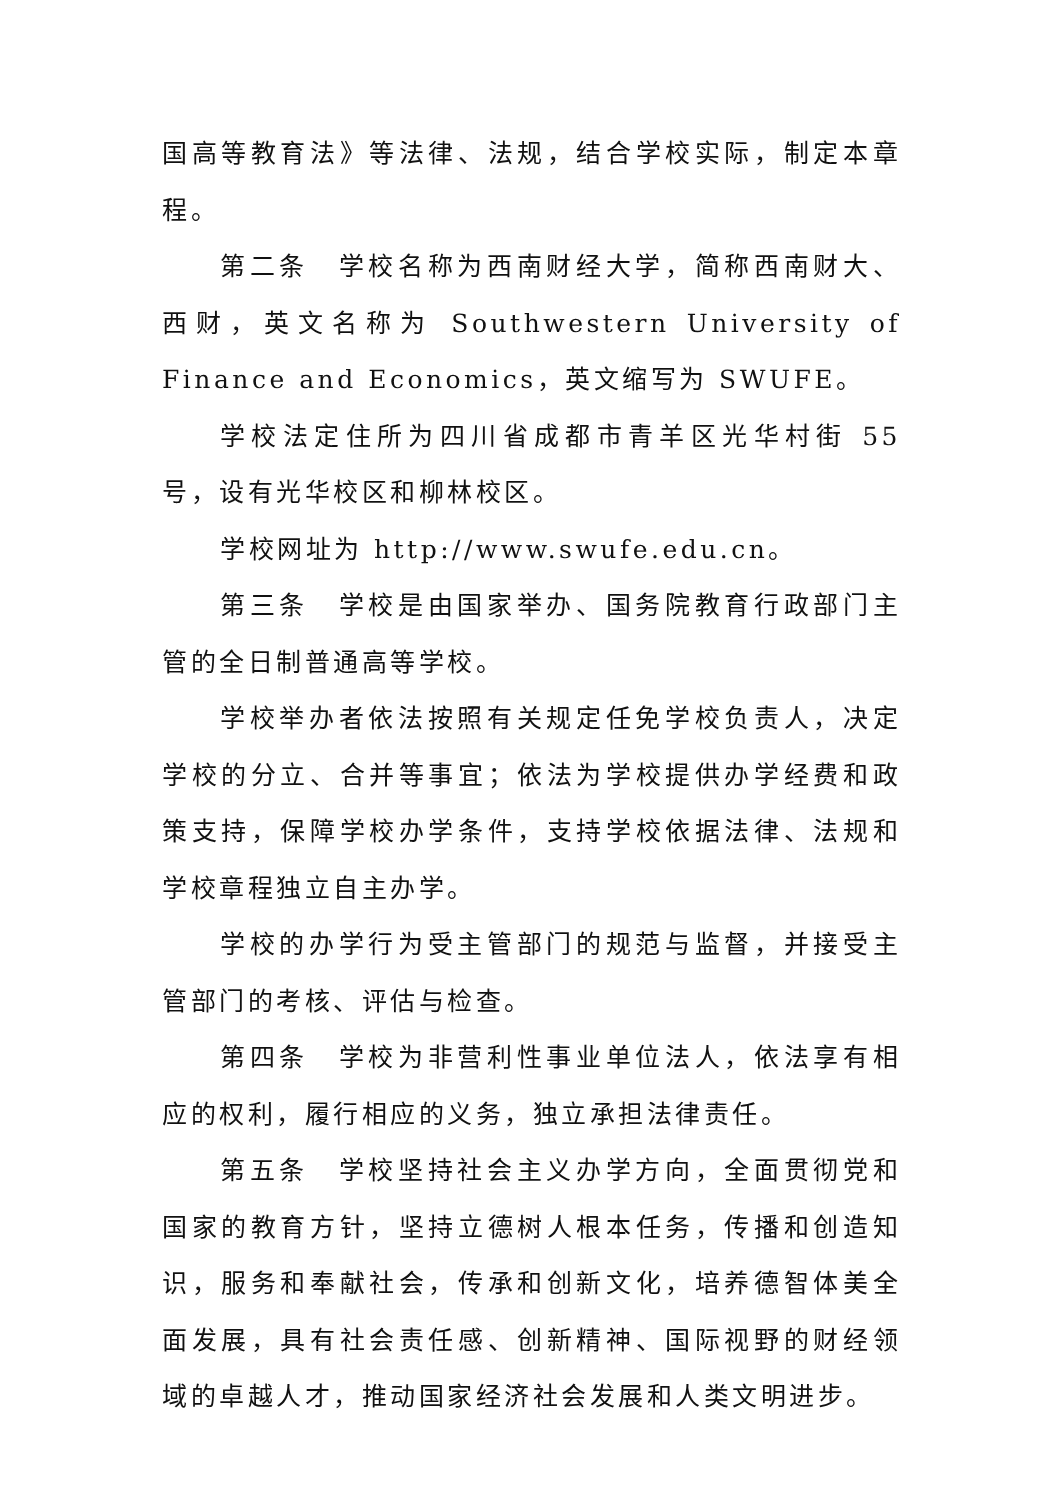国高等教育法》等法律、法规，结合学校实际，制定本章程。
第二条　学校名称为西南财经大学，简称西南财大、西财，英文名称为 Southwestern University of Finance and Economics，英文缩写为 SWUFE。
学校法定住所为四川省成都市青羊区光华村街 55 号，设有光华校区和柳林校区。
学校网址为 http://www.swufe.edu.cn。
第三条　学校是由国家举办、国务院教育行政部门主管的全日制普通高等学校。
学校举办者依法按照有关规定任免学校负责人，决定学校的分立、合并等事宜；依法为学校提供办学经费和政策支持，保障学校办学条件，支持学校依据法律、法规和学校章程独立自主办学。
学校的办学行为受主管部门的规范与监督，并接受主管部门的考核、评估与检查。
第四条　学校为非营利性事业单位法人，依法享有相应的权利，履行相应的义务，独立承担法律责任。
第五条　学校坚持社会主义办学方向，全面贯彻党和国家的教育方针，坚持立德树人根本任务，传播和创造知识，服务和奉献社会，传承和创新文化，培养德智体美全面发展，具有社会责任感、创新精神、国际视野的财经领域的卓越人才，推动国家经济社会发展和人类文明进步。